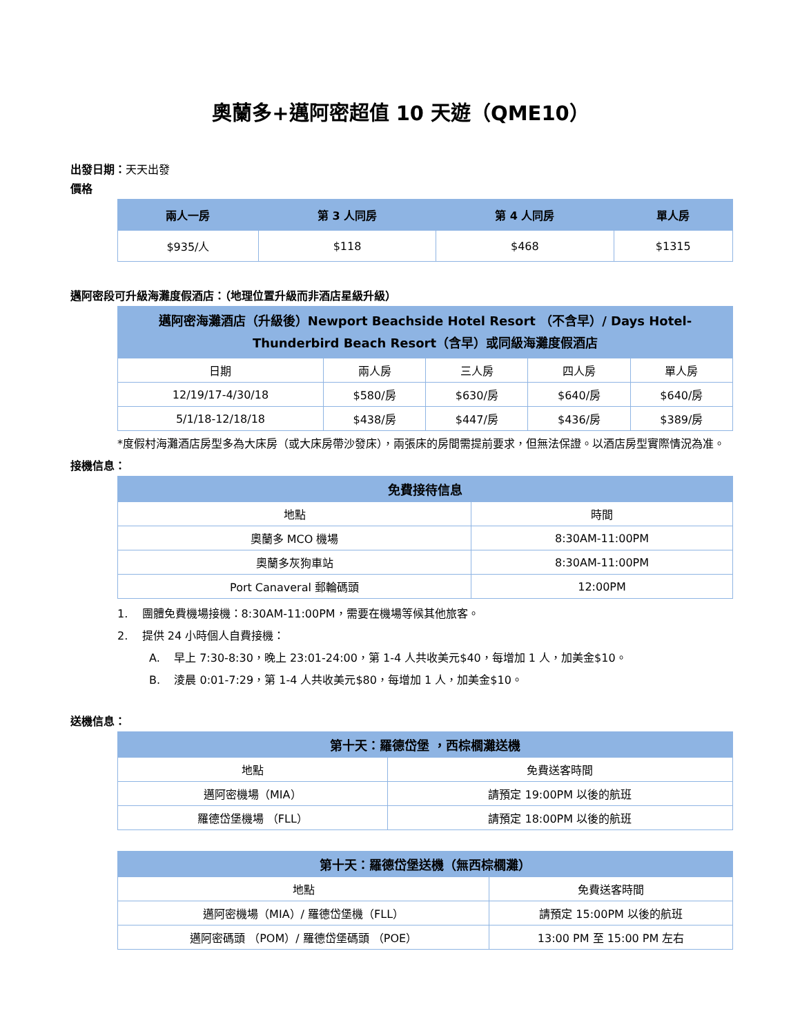奧蘭多+邁阿密超值 10 天遊（QME10）
出發日期：天天出發
價格
| 兩人一房 | 第 3 人同房 | 第 4 人同房 | 單人房 |
| --- | --- | --- | --- |
| $935/人 | $118 | $468 | $1315 |
邁阿密段可升級海灘度假酒店：（地理位置升級而非酒店星級升級）
| 邁阿密海灘酒店（升級後）Newport Beachside Hotel Resort （不含早）/ Days Hotel-Thunderbird Beach Resort（含早）或同級海灘度假酒店 | | | | |
| --- | --- | --- | --- | --- |
| 日期 | 兩人房 | 三人房 | 四人房 | 單人房 |
| 12/19/17-4/30/18 | $580/房 | $630/房 | $640/房 | $640/房 |
| 5/1/18-12/18/18 | $438/房 | $447/房 | $436/房 | $389/房 |
*度假村海灘酒店房型多為大床房（或大床房帶沙發床），兩張床的房間需提前要求，但無法保證。以酒店房型實際情況為准。
接機信息：
| 免費接待信息 | |
| --- | --- |
| 地點 | 時間 |
| 奧蘭多 MCO 機場 | 8:30AM-11:00PM |
| 奧蘭多灰狗車站 | 8:30AM-11:00PM |
| Port Canaveral 郵輪碼頭 | 12:00PM |
1. 團體免費機場接機：8:30AM-11:00PM，需要在機場等候其他旅客。
2. 提供 24 小時個人自費接機：
A. 早上 7:30-8:30，晚上 23:01-24:00，第 1-4 人共收美元$40，每增加 1 人，加美金$10。
B. 淩晨 0:01-7:29，第 1-4 人共收美元$80，每增加 1 人，加美金$10。
送機信息：
| 第十天：羅德岱堡 ，西棕櫚灘送機 | |
| --- | --- |
| 地點 | 免費送客時間 |
| 邁阿密機場（MIA） | 請預定 19:00PM 以後的航班 |
| 羅德岱堡機場 （FLL） | 請預定 18:00PM 以後的航班 |
| 第十天：羅德岱堡送機（無西棕櫚灘） | |
| --- | --- |
| 地點 | 免費送客時間 |
| 邁阿密機場（MIA）/ 羅德岱堡機（FLL） | 請預定 15:00PM 以後的航班 |
| 邁阿密碼頭 （POM）/ 羅德岱堡碼頭 （POE） | 13:00 PM 至 15:00 PM 左右 |